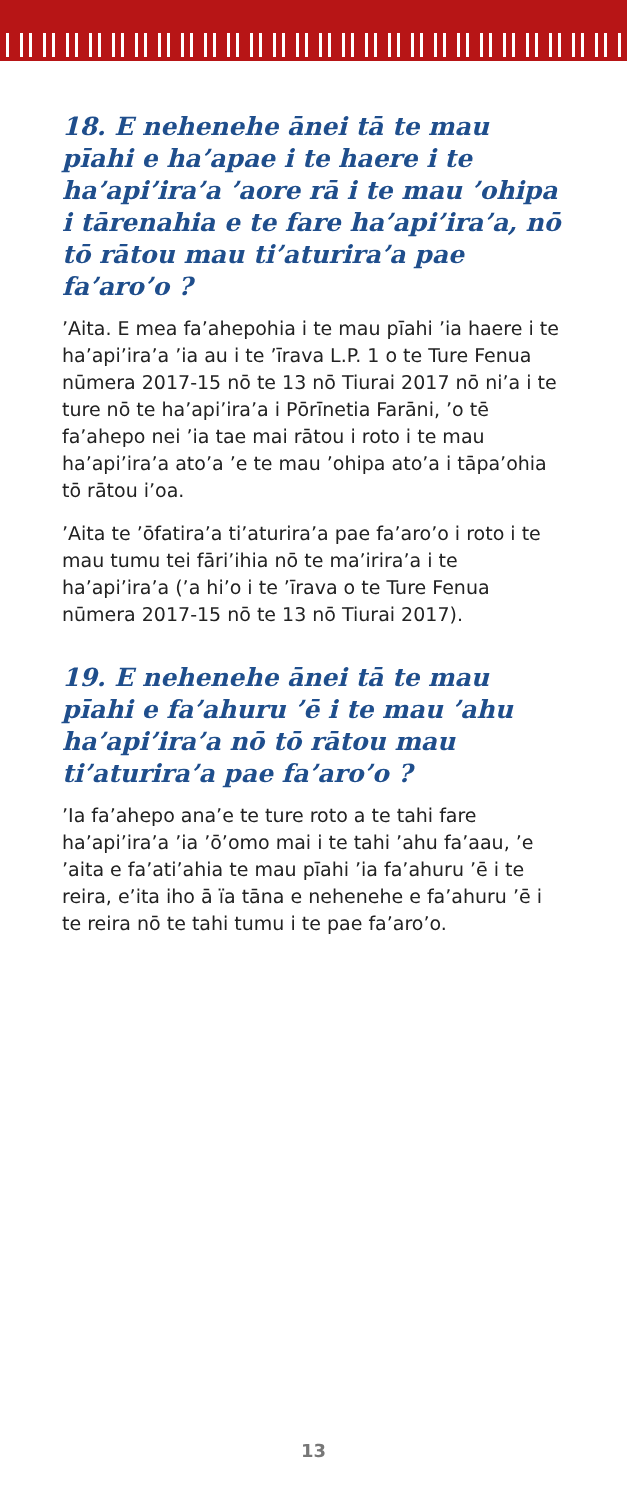18. E nehenehe ānei tā te mau pīahi e ha’apae i te haere i te ha’api’ira’a ’aore rā i te mau ’ohipa i tārenahia e te fare ha’api’ira’a, nō tō rātou mau ti’aturira’a pae fa’aro’o ?
’Aita. E mea fa’ahepohia i te mau pīahi ’ia haere i te ha’api’ira’a ’ia au i te ’īrava L.P. 1 o te Ture Fenua nūmera 2017-15 nō te 13 nō Tiurai 2017 nō ni’a i te ture nō te ha’api’ira’a i Pōrīnetia Farāni, ’o tē fa’ahepo nei ’ia tae mai rātou i roto i te mau ha’api’ira’a ato’a ’e te mau ’ohipa ato’a i tāpa’ohia tō rātou i’oa.
’Aita te ’ōfatira’a ti’aturira’a pae fa’aro’o i roto i te mau tumu tei fāri’ihia nō te ma’irira’a i te ha’api’ira’a (’a hi’o i te ’īrava o te Ture Fenua nūmera 2017-15 nō te 13 nō Tiurai 2017).
19. E nehenehe ānei tā te mau pīahi e fa’ahuru ’ē i te mau ’ahu ha’api’ira’a nō tō rātou mau ti’aturira’a pae fa’aro’o ?
’Ia fa’ahepo ana’e te ture roto a te tahi fare ha’api’ira’a ’ia ’ō’omo mai i te tahi ’ahu fa’aau, ’e ’aita e fa’ati’ahia te mau pīahi ’ia fa’ahuru ’ē i te reira, e’ita iho ā ïa tāna e nehenehe e fa’ahuru ’ē i te reira nō te tahi tumu i te pae fa’aro’o.
13